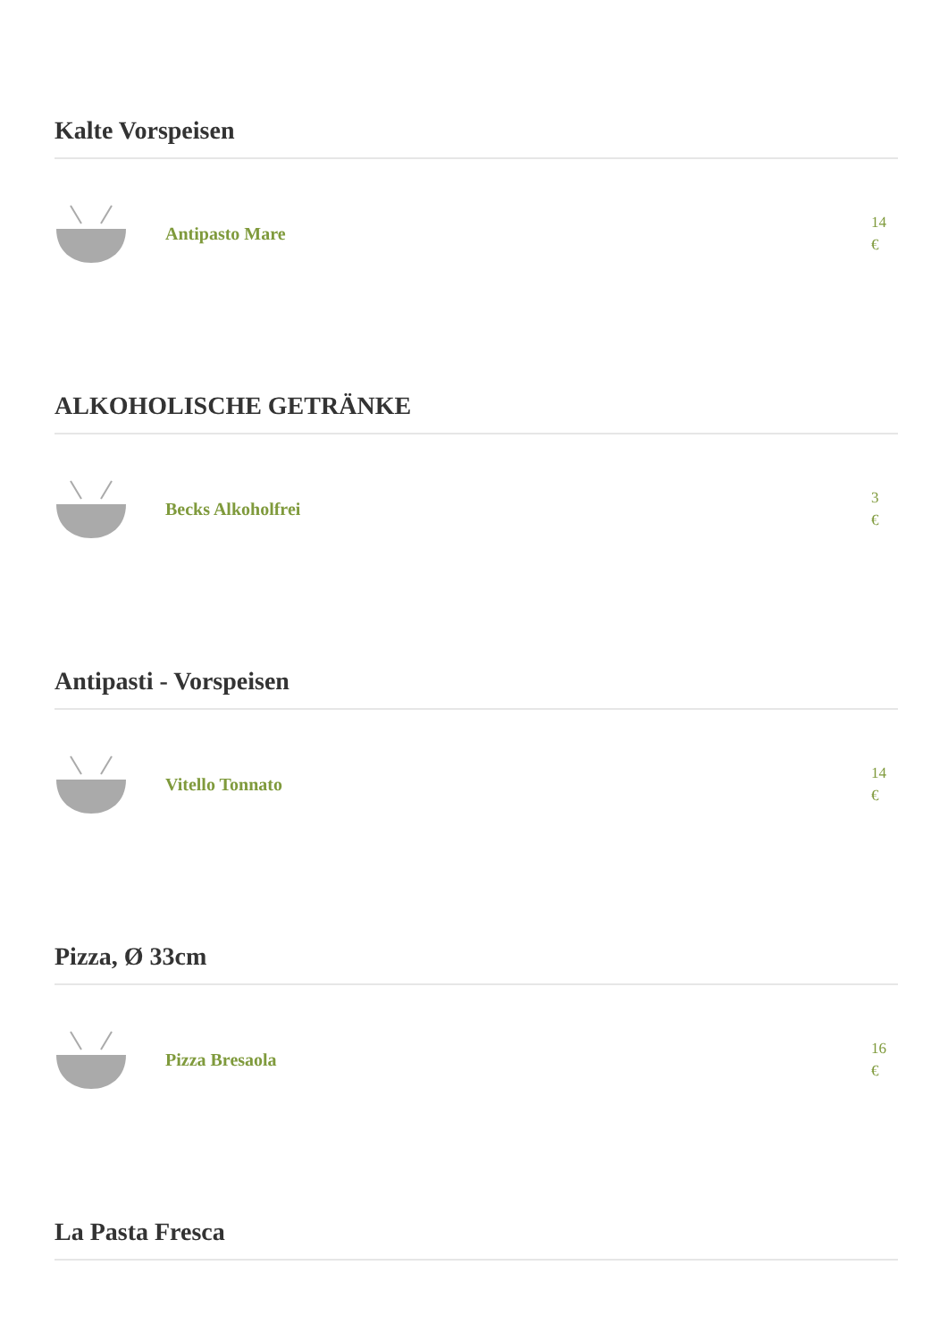Kalte Vorspeisen
Antipasto Mare
14
€
ALKOHOLISCHE GETRÄNKE
Becks Alkoholfrei
3
€
Antipasti - Vorspeisen
Vitello Tonnato
14
€
Pizza, Ø 33cm
Pizza Bresaola
16
€
La Pasta Fresca